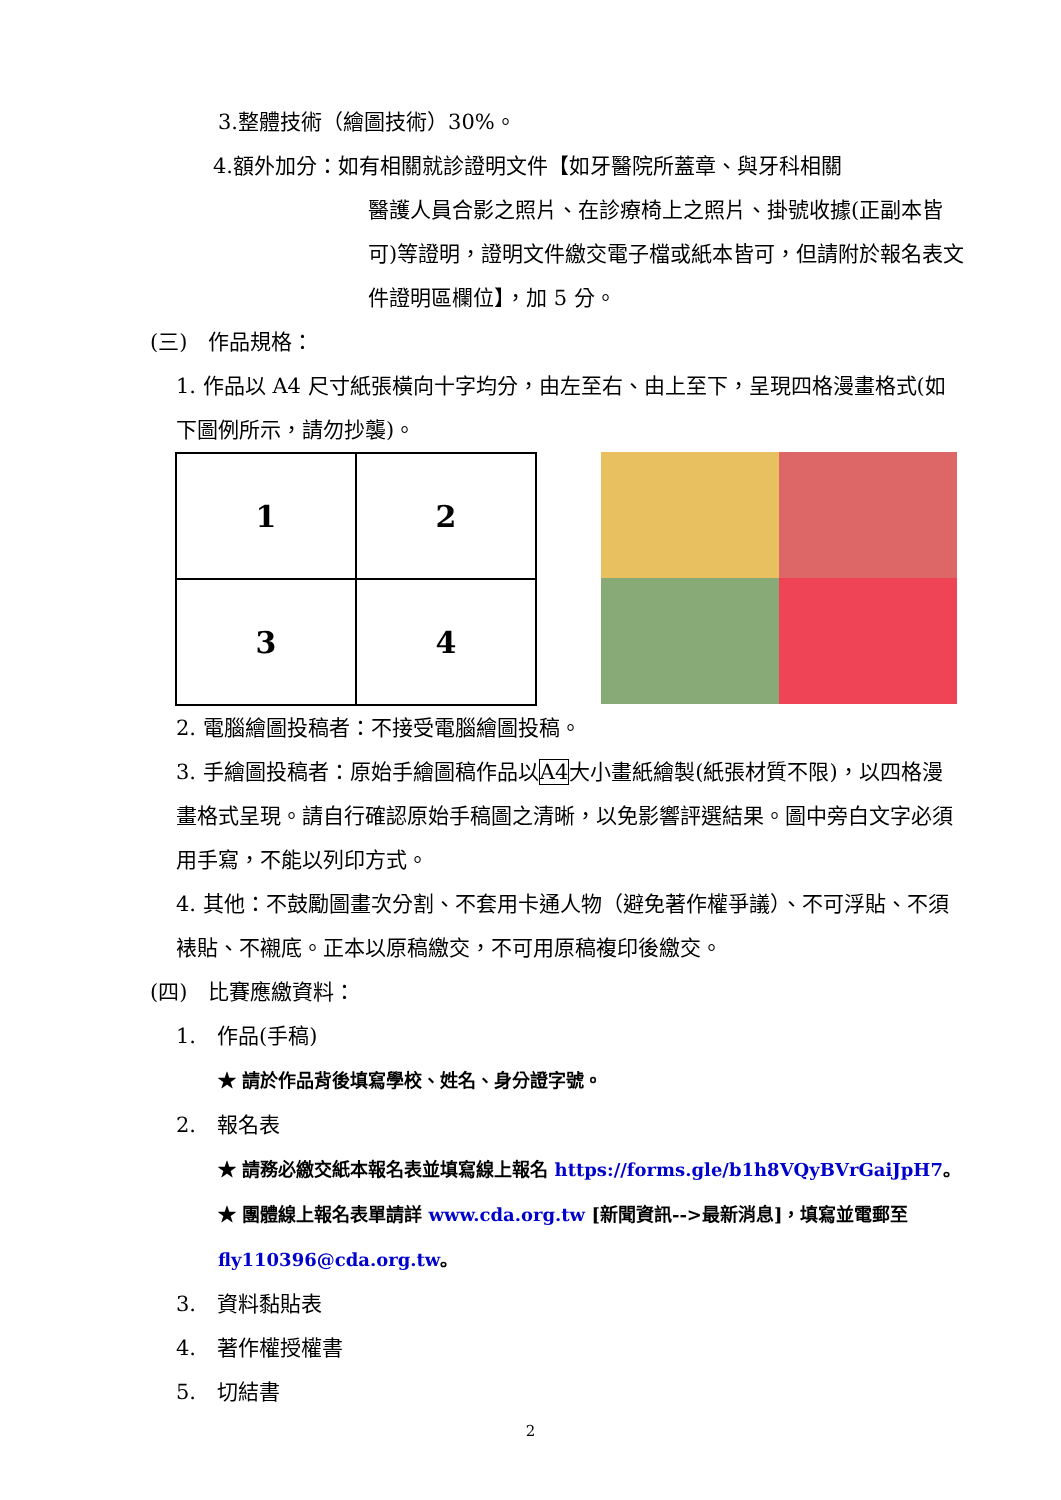3.整體技術（繪圖技術）30%。
4.額外加分：如有相關就診證明文件【如牙醫院所蓋章、與牙科相關
醫護人員合影之照片、在診療椅上之照片、掛號收據(正副本皆可)等證明，證明文件繳交電子檔或紙本皆可，但請附於報名表文件證明區欄位】，加 5 分。
(三)　作品規格：
1. 作品以 A4 尺寸紙張橫向十字均分，由左至右、由上至下，呈現四格漫畫格式(如下圖例所示，請勿抄襲)。
| 1 | 2 |
| 3 | 4 |
2. 電腦繪圖投稿者：不接受電腦繪圖投稿。
3. 手繪圖投稿者：原始手繪圖稿作品以A4大小畫紙繪製(紙張材質不限)，以四格漫畫格式呈現。請自行確認原始手稿圖之清晰，以免影響評選結果。圖中旁白文字必須用手寫，不能以列印方式。
4. 其他：不鼓勵圖畫次分割、不套用卡通人物（避免著作權爭議）、不可浮貼、不須裱貼、不襯底。正本以原稿繳交，不可用原稿複印後繳交。
(四)　比賽應繳資料：
1.　作品(手稿)
★ 請於作品背後填寫學校、姓名、身分證字號。
2.　報名表
★ 請務必繳交紙本報名表並填寫線上報名 https://forms.gle/b1h8VQyBVrGaiJpH7。
★ 團體線上報名表單請詳 www.cda.org.tw [新聞資訊-->最新消息]，填寫並電郵至 fly110396@cda.org.tw。
3.　資料黏貼表
4.　著作權授權書
5.　切結書
2